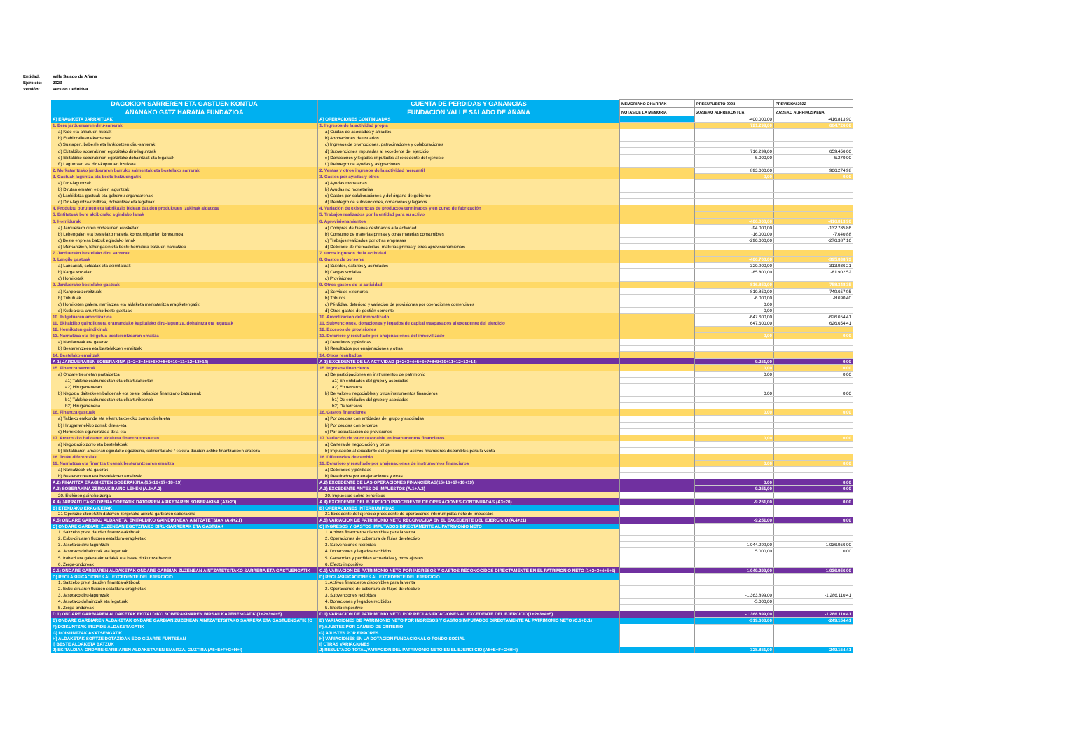Entidad: Valle Salado de Añana
Ejercicio: 2023
Versión: Versión Definitiva
| DAGOKION SARREREN ETA GASTUEN KONTUA | CUENTA DE PERDIDAS Y GANANCIAS | MEMORIAKO OHARRAK | PRESUPUESTO 2023 | PREVISIÓN 2022 |
| --- | --- | --- | --- | --- |
| AÑANAKO GATZ HARANA FUNDAZIOA | FUNDACION VALLE SALADO DE AÑANA | NOTAS DE LA MEMORIA | 2023EKO AURREKONTUA | 2022EKO AURRIKUSPENA |
| A) ERAGIKETA JARRAITUAK | A) OPERACIONES CONTINUADAS | | -400.000,00 | -416.813,90 |
| 1. Bere jarduerearen diru-sarrerak | 1. Ingresos de la actividad propia | | 721.299,00 | 664.726,00 |
| a) Kide eta afiliatuen kuotak | a) Cuotas de asociados y afiliados | | | |
| b) Erabiltzaileen ekarpenak | b) Aportaciones de usuarios | | | |
| c) Sustapen, babesle eta lankidetzen diru-sarrerak | c) Ingresos de promociones, patrocinadores y colaboraciones | | | |
| d) Ekitaldiko soberakinari egotzitako diru-laguntzak | d) Subvenciones imputadas al excedente del ejercicio | | 716.299,00 | 659.456,00 |
| e) Ekitaldiko soberakinari egotzitako dohaintzak eta legatuak | e) Donaciones y legados imputados al excedente del ejercicio | | 5.000,00 | 5.270,00 |
| f ) Laguntzen eta diru-kopuruen itzulketa | f ) Reintegro de ayudas y asignaciones | | | |
| 2. Merkataritzako jardueraren barruko salmentak eta bestelako sarrerak | 2. Ventas y otros ingresos de la actividad mercantil | | 893.000,00 | 906.274,98 |
| 3. Gastuak laguntza eta beste batzuengatik | 3. Gastos por ayudas y otros | | 0,00 | 0,00 |
| a) Diru-laguntzak | a) Ayudas monetarias | | | |
| b) Dirutan ematen ez diren laguntzak | b) Ayudas no monetarias | | | |
| c) Lankidetza gastuak eta gobernu organoarenak | c) Gastos por colaboraciones y del órgano de gobierno | | | |
| d) Diru-laguntza-itzultzea, dohaintzak eta legatuak | d) Reintegro de subvenciones, donaciones y legados | | | |
| 4. Produktu burutuen eta fabrikazio bidean dauden produktuen izakinak aldatzea | 4. Variación de existencias de productos terminados y en curso de fabricación | | | |
| 5. Entitateak bere aktiborako egindako lanak | 5. Trabajos realizados por la entidad para su activo | | | |
| 6. Hornidurak | 6. Aprovisionamientos | | -400.000,00 | -416.813,90 |
| a) Jarduerako diren ondasunen erosketak | a) Compras de bienes destinados a la actividad | | -94.000,00 | -132.785,86 |
| b) Lehengaien eta bestelako materia kontsumigarrien kontsumoa | b) Consumo de materias primas y otras materias consumibles | | -16.000,00 | -7.640,88 |
| c) Beste enpresa batzuk egindako lanak | c) Trabajos realizados por otras empresas | | -290.000,00 | -276.387,16 |
| d) Merkantzien, lehengaien eta beste hornidura batzuen narriatzea | d) Deterioro de mercaderías, materias primas y otros aprovisionamientos | | | |
| 7. Jarduerako bestelako diru sarrerak | 7. Otros ingresos de la actividad | | | |
| 8. Langile gastuak | 8. Gastos de personal | | -406.700,00 | -395.838,73 |
| a) Lansariak, soldatak eta asimilatuak | a) Sueldos, salarios y asimilados | | -320.900,00 | -313.936,21 |
| b) Karga sozialak | b) Cargas sociales | | -85.800,00 | -81.902,52 |
| c) Horniketak | c) Provisiones | | | |
| 9. Jarduerako bestelako gastuak | 9. Otros gastos de la actividad | | -816.850,00 | -758.348,35 |
| a) Kanpoko zerbitzuak | a) Servicios exteriores | | -810.850,00 | -749.657,95 |
| b) Tributuak | b) Tributos | | -6.000,00 | -8.690,40 |
| c) Horniketen galera, narriatzea eta aldaketa merkataritza eragiketengatik | c) Pérdidas, deterioro y variación de provisiones por operaciones comerciales | | 0,00 | |
| d) Kudeaketa arrunteko beste gastuak | d) Otros gastos de gestión corriente | | 0,00 | |
| 10. Ibilgetuaren amortizazioa | 10. Amortización del inmovilizado | | -647.600,00 | -626.654,41 |
| 11. Ekitaldiko gaindikinera eramandako kapitaleko diru-laguntza, dohaintza eta legatuak | 11. Subvenciones, donaciones y legados de capital traspasados al excedente del ejercicio | | 647.600,00 | 626.654,41 |
| 12. Horniketen gaindikinak | 12. Excesos de provisiones | | | |
| 13. Narriatzea eta ibilgetua besterentzearen emaitza | 13. Deterioro y resultado por enajenaciones del inmovilizado | | 0,00 | 0,00 |
| a) Narriatzeak eta galerak | a) Deterioros y pérdidas | | | |
| b) Besterentzeen eta bestelakoen emaitzak | b) Resultados por enajenaciones y otras | | | |
| 14. Bestelako emaitzak | 14. Otros resultados | | | |
| A-1) JARDUERAREN SOBERAKINA (1+2+3+4+5+6+7+8+9+10+11+12+13+14) | A-1) EXCEDENTE DE LA ACTIVIDAD (1+2+3+4+5+6+7+8+9+10+11+12+13+14) | | -9.251,00 | 0,00 |
| 15. Finantza sarrerak | 15. Ingresos financieros | | 0,00 | 0,00 |
| a) Ondare tresnetan partaidetza | a) De participaciones en instrumentos de patrimonio | | 0,00 | 0,00 |
| a1) Taldeko erakundeetan eta elkartutakoetan | a1) En entidades del grupo y asociadas | | | |
| a2) Hirugarrenetan | a2) En terceros | | | |
| b) Negozia daitezkeen balioenak eta beste baliabide finantzario batuzenak | b) De valores negociables y otros instrumentos financieros | | 0,00 | 0,00 |
| b1) Taldeko erakundeetan eta elkarturikoenak | b1) De entidades del grupo y asociadas | | | |
| b2) Hirugarrenena | b2) De terceros | | | |
| 16. Finantza gastuak | 16. Gastos financieros | | 0,00 | 0,00 |
| a) Taldeko erakunde eta elkartutakoekiko zorrak direla-eta | a) Por deudas con entidades del grupo y asociadas | | | |
| b) Hirugarrenekiko zorrak direla-eta | b) Por deudas con terceros | | | |
| c) Horniketen eguneratzea dela-eta | c) Por actualización de provisiones | | | |
| 17. Arrazoizko balioaren aldaketa finantza tresnetan | 17. Variación de valor razonable en instrumentos financieros | | 0,00 | 0,00 |
| a) Negoziazio zorro eta bestelakoak | a) Cartera de negociación y otros | | | |
| b) Ekitaldiaren amaierari egindako egozpena, salmentarako / eskura dauden aktibo finantzarioen arabera | b) Imputación al excedente del ejercicio por activos financieros disponibles para la venta | | | |
| 18. Truke diferentziak | 18. Diferencias de cambio | | | |
| 19. Narriatzea eta finantza tresnak besterentzearen emaitza | 19. Deterioro y resultado por enajenaciones de instrumentos financieros | | 0,00 | 0,00 |
| a) Narriatzeak eta galerak | a) Deterioros y pérdidas | | | |
| b) Besterentzeen eta bestelakoen emaitzak | b) Resultados por enajenaciones y otras | | | |
| A.2) FINANTZA ERAGIKETEN SOBERAKINA (15+16+17+18+19) | A.2) EXCEDENTE DE LAS OPERACIONES FINANCIERAS(15+16+17+18+19) | | 0,00 | 0,00 |
| A.3) SOBERAKINA ZERGAK BAINO LEHEN (A.1+A.2) | A.3) EXCEDENTE ANTES DE IMPUESTOS (A.1+A.2) | | -9.251,00 | 0,00 |
| 20. Etekinen gaineko zerga | 20. Impuestos sobre beneficios | | | |
| A.4) JARRAITUTAKO OPERAZIOETATIK DATORREN ARIKETAREN SOBERAKINA (A3+20) | A.4) EXCEDENTE DEL EJERCICIO PROCEDENTE DE OPERACIONES CONTINUADAS (A3+20) | | -9.251,00 | 0,00 |
| B) ETENDAKO ERAGIKETAK | B) OPERACIONES INTERRUMPIDAS | | | |
| 21 Operazio etenetatik datorren zergetako ariketa garbiaren soberakina | 21 Excedente del ejercicio procedente de operaciones interrumpidas neto de impuestos | | | |
| A.5) ONDARE GARBIKO ALDAKETA, EKITALDIKO GAINDIKINEAN AINTZATETSIAK (A.4+21) | A.5) VARIACION DE PATRIMONIO NETO RECONOCIDA EN EL EXCEDENTE DEL EJERCICIO (A.4+21) | | -9.251,00 | 0,00 |
| C) ONDARE GARBIARI ZUZENEAN EGOTZITAKO DIRU-SARRERAK ETA GASTUAK | C) INGRESOS Y GASTOS IMPUTADOS DIRECTAMENTE AL PATRIMONIO NETO | | | |
| 1. Saltzeko prest dauden finantza-aktiboak | 1. Activos financieros disponibles para la venta | | | |
| 2. Esku-diruaren fluxuen estaldura-eragiketak | 2. Operaciones de cobertura de flujos de efectivo | | | |
| 3. Jasotako diru-laguntzak | 3. Subvenciones recibidas | | 1.044.299,00 | 1.036.956,00 |
| 4. Jasotako dohaintzak eta legatuak | 4. Donaciones y legados recibidos | | 5.000,00 | 0,00 |
| 5. Irabazi eta galera aktuarialak eta beste doikuntza batzuk | 5. Ganancias y pérdidas actuariales y otros ajustes | | | |
| 6. Zerga-ondoreak | 6. Efecto impositivo | | | |
| C.1) ONDARE GARBIAREN ALDAKETAK ONDARE GARBIAN ZUZENEAN AINTZATETSITAKO SARRERA ETA GASTUENGATIK | C.1) VARIACION DE PATRIMONIO NETO POR INGRESOS Y GASTOS RECONOCIDOS DIRECTAMENTE EN EL PATRIMONIO NETO (1+2+3+4+5+6) | | 1.049.299,00 | 1.036.956,00 |
| D) RECLASIFICACIONES AL EXCEDENTE DEL EJERCICIO | D) RECLASIFICACIONES AL EXCEDENTE DEL EJERCICIO | | | |
| 1. Saltzeko prest dauden finantza-aktiboak | 1. Activos financieros disponibles para la venta | | | |
| 2. Esku-diruaren fluxuen estaldura-eragiketak | 2. Operaciones de cobertura de flujos de efectivo | | | |
| 3. Jasotako diru-laguntzak | 3. Subvenciones recibidas | | -1.363.899,00 | -1.286.110,41 |
| 4. Jasotako dohaintzak eta legatuak | 4. Donaciones y legados recibidos | | -5.000,00 | |
| 5. Zerga-ondoreak | 5. Efecto impositivo | | | |
| D.1) ONDARE GARBIAREN ALDAKETAK EKITALDIKO SOBERAKINAREN BIRSAILKAPENENGATIK (1+2+3+4+5) | D.1) VARIACION DE PATRIMONIO NETO POR RECLASIFICACIONES AL EXCEDENTE DEL EJERCICIO(1+2+3+4+5) | | -1.368.899,00 | -1.286.110,41 |
| E) ONDARE GARBIAREN ALDAKETAK ONDARE GARBIAN ZUZENEAN AINTZATETSITAKO SARRERA ETA GASTUENGATIK (C | E) VARIACIONES DE PATRIMONIO NETO POR INGRESOS Y GASTOS IMPUTADOS DIRECTAMENTE AL PATRIMONIO NETO (C.1+D.1) | | -319.600,00 | -249.154,41 |
| F) DOIKUNTZAK IRIZPIDE-ALDAKETAGATIK | F) AJUSTES POR CAMBIO DE CRITERIO | | | |
| G) DOIKUNTZAK AKATSENGATIK | G) AJUSTES POR ERRORES | | | |
| H) ALDAKETAK SORTZE DOTAZIOAN EDO GIZARTE FUNTSEAN | H) VARIACIONES EN LA DOTACION FUNDACIONAL O FONDO SOCIAL | | | |
| I) BESTE ALDAKETA BATZUK | I) OTRAS VARIACIONES | | | |
| J) EKITALDIAN ONDARE GARBIAREN ALDAKETAREN EMAITZA, GUZTIRA (A5+E+F+G+H+I) | J) RESULTADO TOTAL,VARIACION DEL PATRIMONIO NETO EN EL EJERCI CIO (A5+E+F+G+H+I) | | -328.851,00 | -249.154,41 |